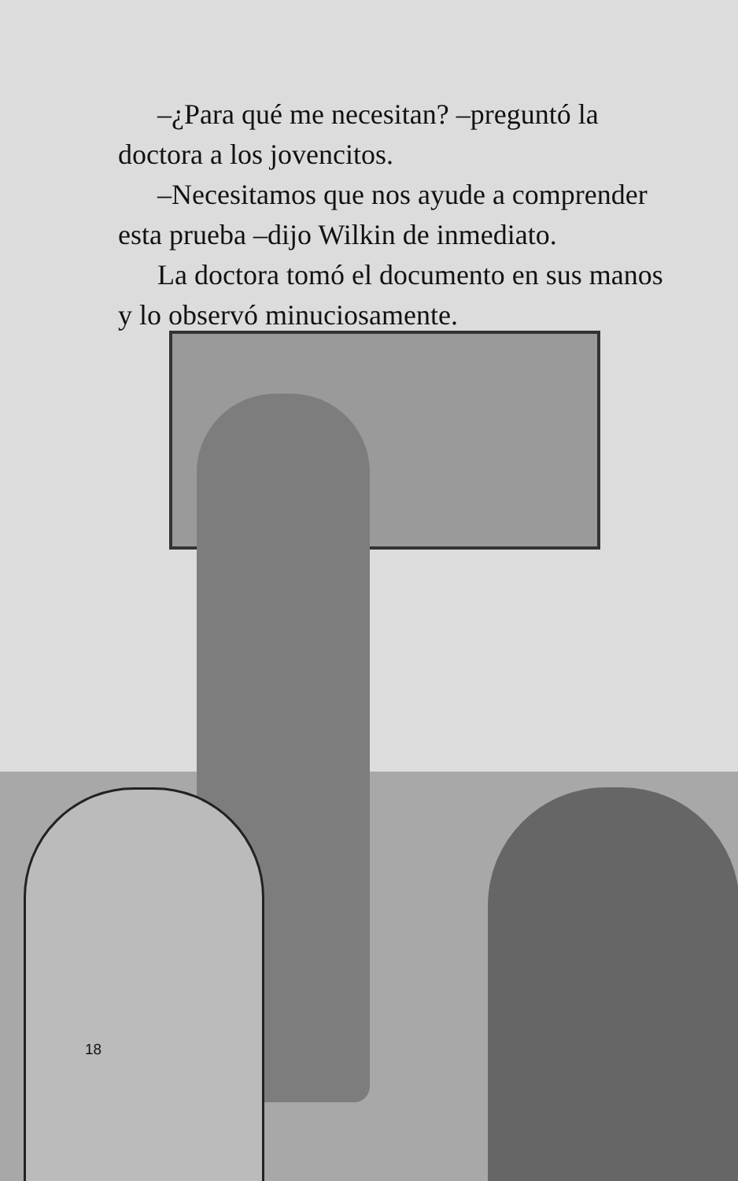–¿Para qué me necesitan? –preguntó la doctora a los jovencitos.
–Necesitamos que nos ayude a comprender esta prueba –dijo Wilkin de inmediato.
La doctora tomó el documento en sus manos y lo observó minuciosamente.
18